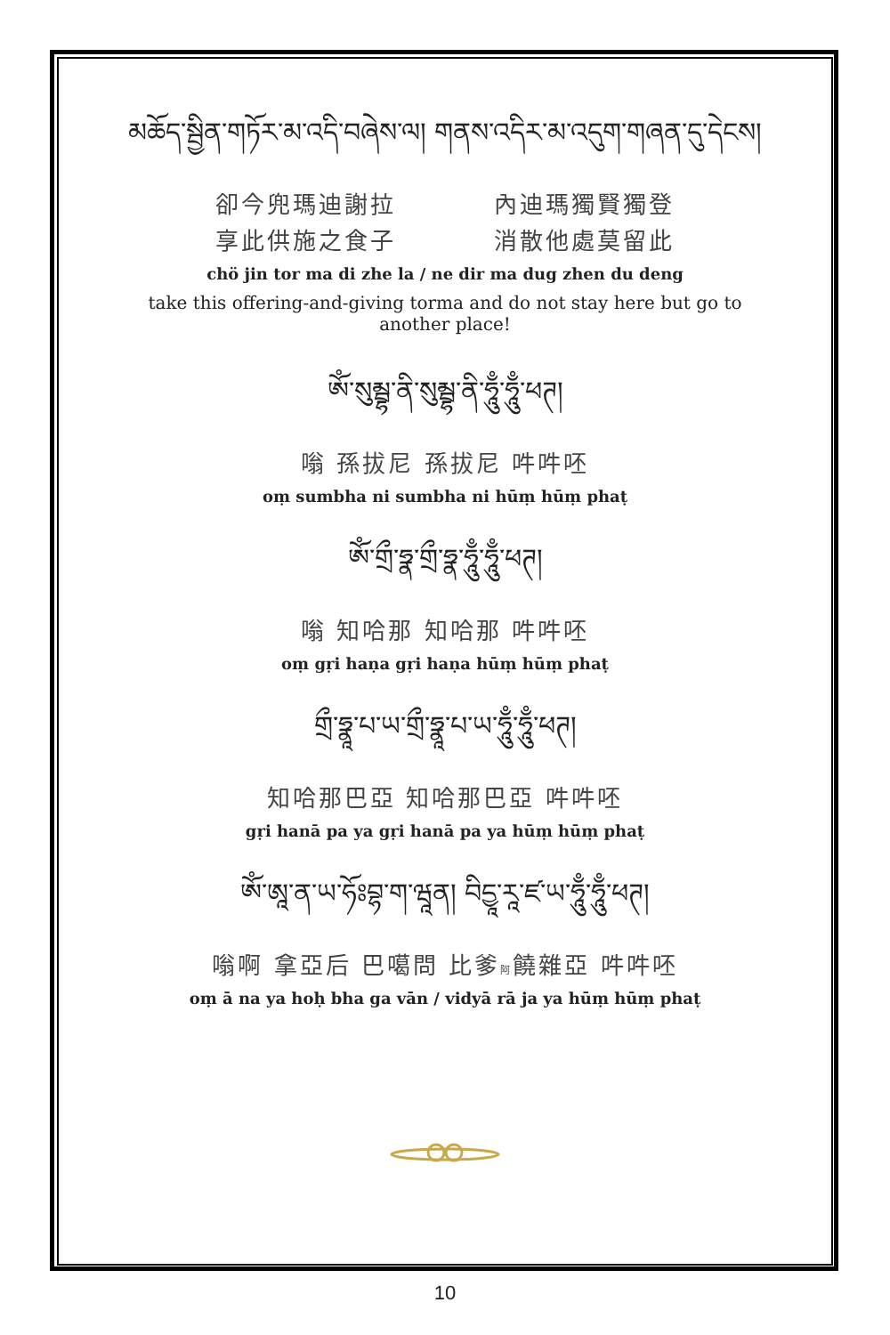མཆོད་སྦྱིན་གཏོར་མ་འདི་བཞེས་ལ། གནས་འདིར་མ་འདུག་གཞན་དུ་དེངས།
卻今兜瑪迪謝拉 內迪瑪獨賢獨登
享此供施之食子 消散他處莫留此
chö jin tor ma di zhe la / ne dir ma dug zhen du deng
take this offering-and-giving torma and do not stay here but go to another place!
ཨོཾ་སུམྦྷ་ནི་སུམྦྷ་ནི་ཧཱུྃ་ཧཱུྃ་ཕཊ།
嗡 孫拔尼 孫拔尼 吽吽呸
oṃ sumbha ni sumbha ni hūṃ hūṃ phaṭ
ཨོཾ་གྲྀ་ཧྣ་གྲྀ་ཧྣ་ཧཱུྃ་ཧཱུྃ་ཕཊ།
嗡 知哈那 知哈那 吽吽呸
oṃ gṛi haṇa gṛi haṇa hūṃ hūṃ phaṭ
གྲྀ་ཧྣཱ་པ་ཡ་གྲྀ་ཧྣཱ་པ་ཡ་ཧཱུྃ་ཧཱུྃ་ཕཊ།
知哈那巴亞 知哈那巴亞 吽吽呸
gṛi hanā pa ya gṛi hanā pa ya hūṃ hūṃ phaṭ
ཨོཾ་ཨཱ་ན་ཡ་ཧོཿབྷ་ག་ཝཱན། བིདྱཱ་རཱ་ཛ་ཡ་ཧཱུྃ་ཧཱུྃ་ཕཊ།
嗡啊 拿亞后 巴噶問 比爹阿饒雜亞 吽吽呸
oṃ ā na ya hoḥ bha ga vān / vidyā rā ja ya hūṃ hūṃ phaṭ
10